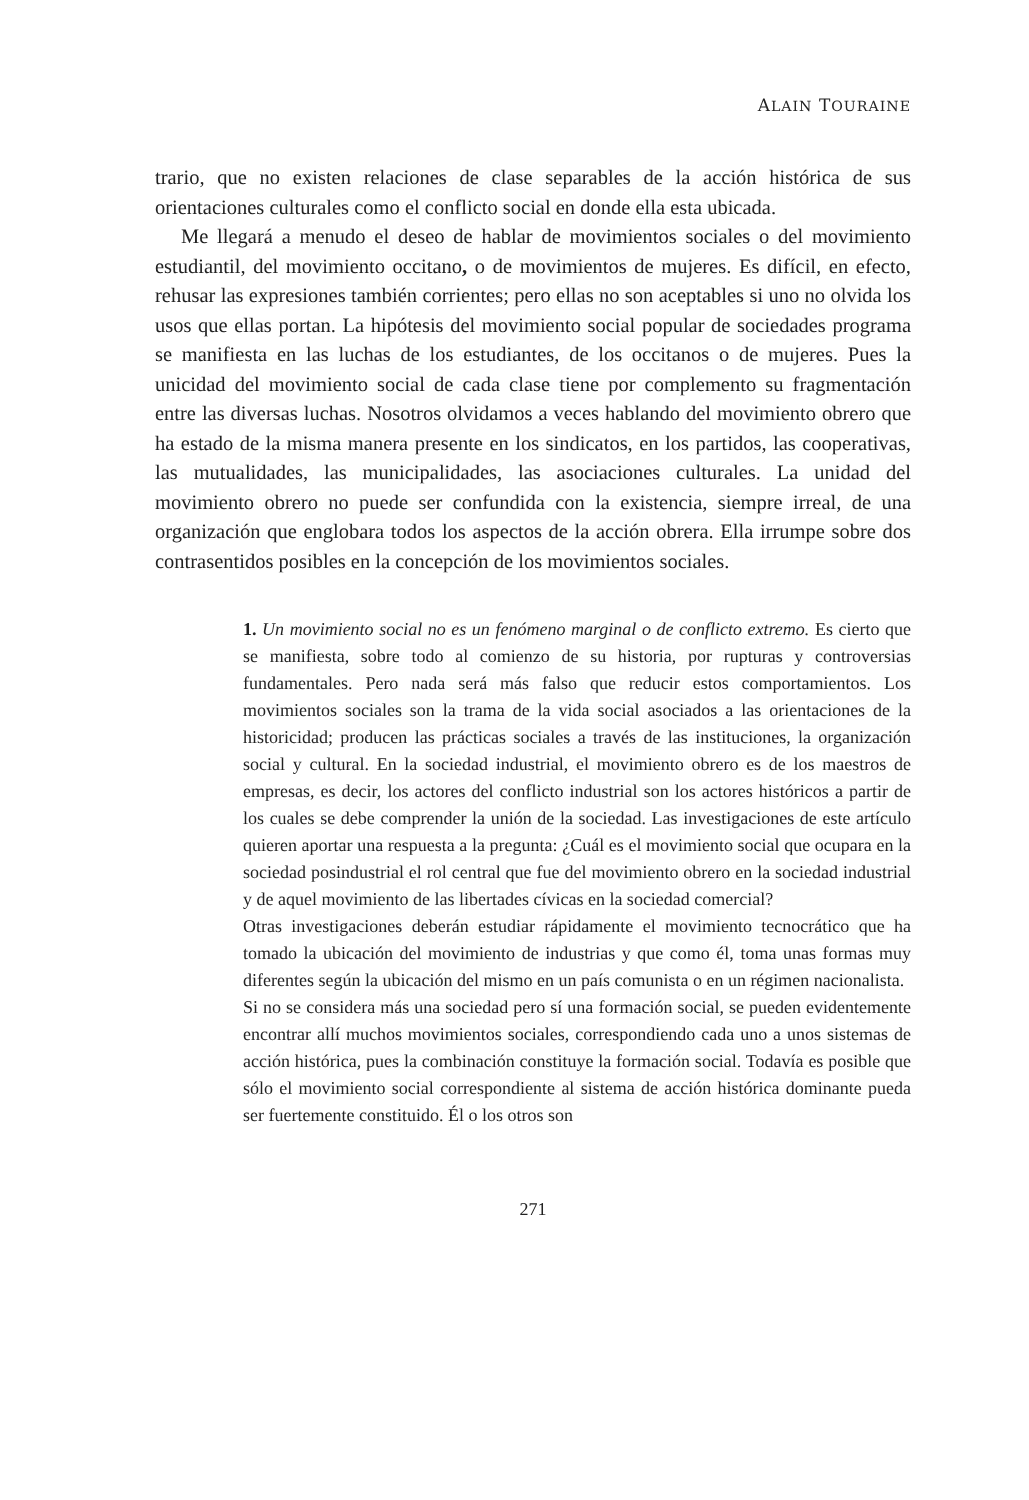ALAIN TOURAINE
trario, que no existen relaciones de clase separables de la acción histórica de sus orientaciones culturales como el conflicto social en donde ella esta ubicada.
Me llegará a menudo el deseo de hablar de movimientos sociales o del movimiento estudiantil, del movimiento occitano, o de movimientos de mujeres. Es difícil, en efecto, rehusar las expresiones también corrientes; pero ellas no son aceptables si uno no olvida los usos que ellas portan. La hipótesis del movimiento social popular de sociedades programa se manifiesta en las luchas de los estudiantes, de los occitanos o de mujeres. Pues la unicidad del movimiento social de cada clase tiene por complemento su fragmentación entre las diversas luchas. Nosotros olvidamos a veces hablando del movimiento obrero que ha estado de la misma manera presente en los sindicatos, en los partidos, las cooperativas, las mutualidades, las municipalidades, las asociaciones culturales. La unidad del movimiento obrero no puede ser confundida con la existencia, siempre irreal, de una organización que englobara todos los aspectos de la acción obrera. Ella irrumpe sobre dos contrasentidos posibles en la concepción de los movimientos sociales.
1. Un movimiento social no es un fenómeno marginal o de conflicto extremo. Es cierto que se manifiesta, sobre todo al comienzo de su historia, por rupturas y controversias fundamentales. Pero nada será más falso que reducir estos comportamientos. Los movimientos sociales son la trama de la vida social asociados a las orientaciones de la historicidad; producen las prácticas sociales a través de las instituciones, la organización social y cultural. En la sociedad industrial, el movimiento obrero es de los maestros de empresas, es decir, los actores del conflicto industrial son los actores históricos a partir de los cuales se debe comprender la unión de la sociedad. Las investigaciones de este artículo quieren aportar una respuesta a la pregunta: ¿Cuál es el movimiento social que ocupara en la sociedad posindustrial el rol central que fue del movimiento obrero en la sociedad industrial y de aquel movimiento de las libertades cívicas en la sociedad comercial?
Otras investigaciones deberán estudiar rápidamente el movimiento tecnocrático que ha tomado la ubicación del movimiento de industrias y que como él, toma unas formas muy diferentes según la ubicación del mismo en un país comunista o en un régimen nacionalista.
Si no se considera más una sociedad pero sí una formación social, se pueden evidentemente encontrar allí muchos movimientos sociales, correspondiendo cada uno a unos sistemas de acción histórica, pues la combinación constituye la formación social. Todavía es posible que sólo el movimiento social correspondiente al sistema de acción histórica dominante pueda ser fuertemente constituido. Él o los otros son
271